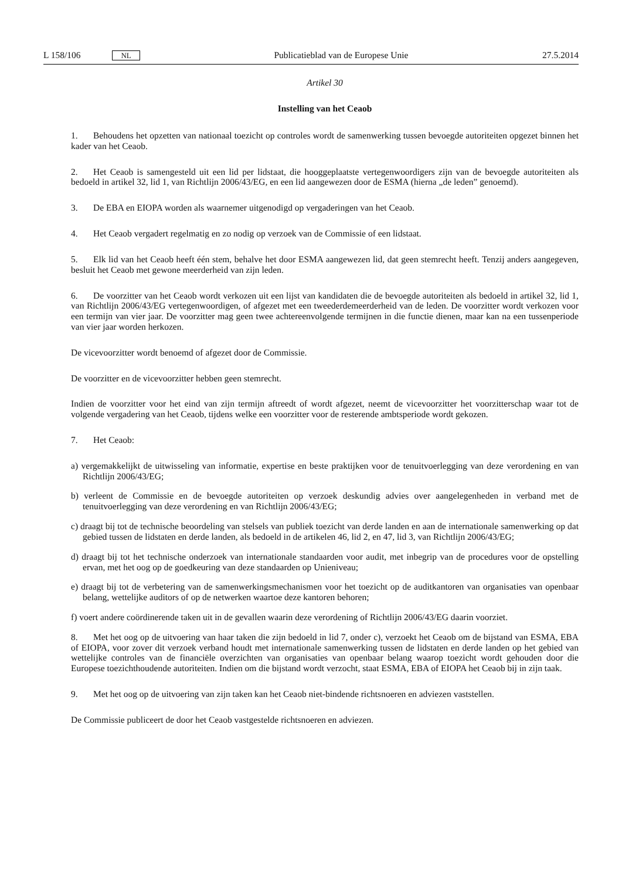L 158/106 NL Publicatieblad van de Europese Unie 27.5.2014
Artikel 30
Instelling van het Ceaob
1. Behoudens het opzetten van nationaal toezicht op controles wordt de samenwerking tussen bevoegde autoriteiten opgezet binnen het kader van het Ceaob.
2. Het Ceaob is samengesteld uit een lid per lidstaat, die hooggeplaatste vertegenwoordigers zijn van de bevoegde autoriteiten als bedoeld in artikel 32, lid 1, van Richtlijn 2006/43/EG, en een lid aangewezen door de ESMA (hierna „de leden” genoemd).
3. De EBA en EIOPA worden als waarnemer uitgenodigd op vergaderingen van het Ceaob.
4. Het Ceaob vergadert regelmatig en zo nodig op verzoek van de Commissie of een lidstaat.
5. Elk lid van het Ceaob heeft één stem, behalve het door ESMA aangewezen lid, dat geen stemrecht heeft. Tenzij anders aangegeven, besluit het Ceaob met gewone meerderheid van zijn leden.
6. De voorzitter van het Ceaob wordt verkozen uit een lijst van kandidaten die de bevoegde autoriteiten als bedoeld in artikel 32, lid 1, van Richtlijn 2006/43/EG vertegenwoordigen, of afgezet met een tweederdemeerderheid van de leden. De voorzitter wordt verkozen voor een termijn van vier jaar. De voorzitter mag geen twee achtereenvolgende termijnen in die functie dienen, maar kan na een tussenperiode van vier jaar worden herkozen.
De vicevoorzitter wordt benoemd of afgezet door de Commissie.
De voorzitter en de vicevoorzitter hebben geen stemrecht.
Indien de voorzitter voor het eind van zijn termijn aftreedt of wordt afgezet, neemt de vicevoorzitter het voorzitterschap waar tot de volgende vergadering van het Ceaob, tijdens welke een voorzitter voor de resterende ambtsperiode wordt gekozen.
7. Het Ceaob:
a) vergemakkelijkt de uitwisseling van informatie, expertise en beste praktijken voor de tenuitvoerlegging van deze verordening en van Richtlijn 2006/43/EG;
b) verleent de Commissie en de bevoegde autoriteiten op verzoek deskundig advies over aangelegenheden in verband met de tenuitvoerlegging van deze verordening en van Richtlijn 2006/43/EG;
c) draagt bij tot de technische beoordeling van stelsels van publiek toezicht van derde landen en aan de internationale samenwerking op dat gebied tussen de lidstaten en derde landen, als bedoeld in de artikelen 46, lid 2, en 47, lid 3, van Richtlijn 2006/43/EG;
d) draagt bij tot het technische onderzoek van internationale standaarden voor audit, met inbegrip van de procedures voor de opstelling ervan, met het oog op de goedkeuring van deze standaarden op Unieniveau;
e) draagt bij tot de verbetering van de samenwerkingsmechanismen voor het toezicht op de auditkantoren van organisaties van openbaar belang, wettelijke auditors of op de netwerken waartoe deze kantoren behoren;
f) voert andere coördinerende taken uit in de gevallen waarin deze verordening of Richtlijn 2006/43/EG daarin voorziet.
8. Met het oog op de uitvoering van haar taken die zijn bedoeld in lid 7, onder c), verzoekt het Ceaob om de bijstand van ESMA, EBA of EIOPA, voor zover dit verzoek verband houdt met internationale samenwerking tussen de lidstaten en derde landen op het gebied van wettelijke controles van de financiële overzichten van organisaties van openbaar belang waarop toezicht wordt gehouden door die Europese toezichthoudende autoriteiten. Indien om die bijstand wordt verzocht, staat ESMA, EBA of EIOPA het Ceaob bij in zijn taak.
9. Met het oog op de uitvoering van zijn taken kan het Ceaob niet-bindende richtsnoeren en adviezen vaststellen.
De Commissie publiceert de door het Ceaob vastgestelde richtsnoeren en adviezen.